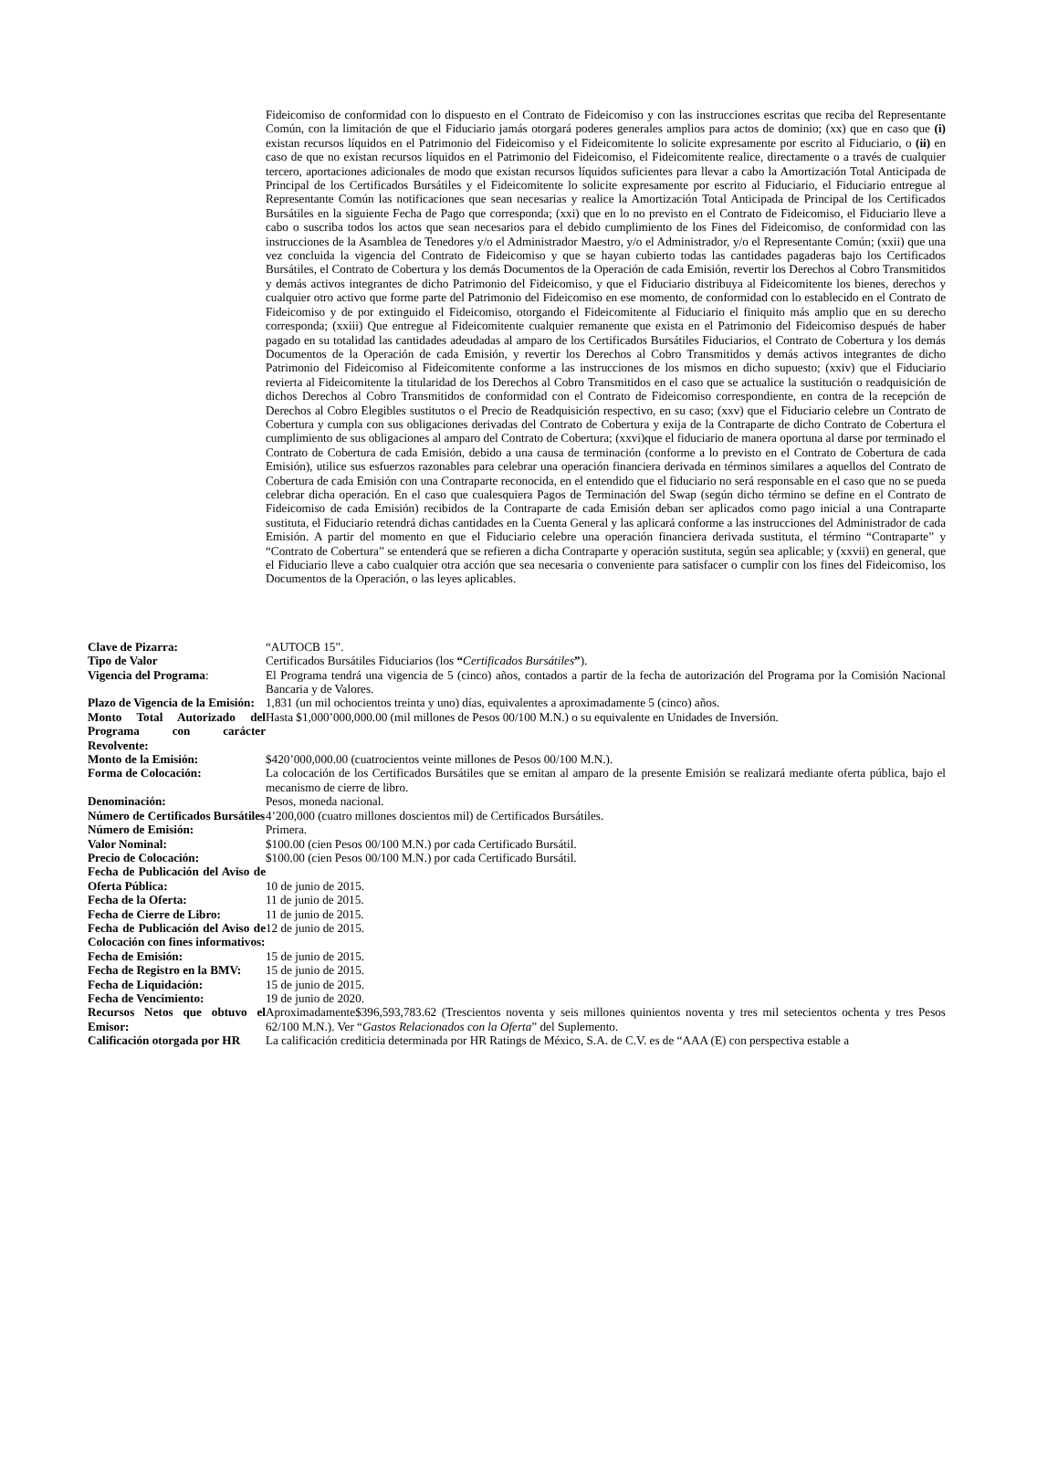Fideicomiso de conformidad con lo dispuesto en el Contrato de Fideicomiso y con las instrucciones escritas que reciba del Representante Común, con la limitación de que el Fiduciario jamás otorgará poderes generales amplios para actos de dominio; (xx) que en caso que (i) existan recursos líquidos en el Patrimonio del Fideicomiso y el Fideicomitente lo solicite expresamente por escrito al Fiduciario, o (ii) en caso de que no existan recursos líquidos en el Patrimonio del Fideicomiso, el Fideicomitente realice, directamente o a través de cualquier tercero, aportaciones adicionales de modo que existan recursos líquidos suficientes para llevar a cabo la Amortización Total Anticipada de Principal de los Certificados Bursátiles y el Fideicomitente lo solicite expresamente por escrito al Fiduciario, el Fiduciario entregue al Representante Común las notificaciones que sean necesarias y realice la Amortización Total Anticipada de Principal de los Certificados Bursátiles en la siguiente Fecha de Pago que corresponda; (xxi) que en lo no previsto en el Contrato de Fideicomiso, el Fiduciario lleve a cabo o suscriba todos los actos que sean necesarios para el debido cumplimiento de los Fines del Fideicomiso, de conformidad con las instrucciones de la Asamblea de Tenedores y/o el Administrador Maestro, y/o el Administrador, y/o el Representante Común; (xxii) que una vez concluida la vigencia del Contrato de Fideicomiso y que se hayan cubierto todas las cantidades pagaderas bajo los Certificados Bursátiles, el Contrato de Cobertura y los demás Documentos de la Operación de cada Emisión, revertir los Derechos al Cobro Transmitidos y demás activos integrantes de dicho Patrimonio del Fideicomiso, y que el Fiduciario distribuya al Fideicomitente los bienes, derechos y cualquier otro activo que forme parte del Patrimonio del Fideicomiso en ese momento, de conformidad con lo establecido en el Contrato de Fideicomiso y de por extinguido el Fideicomiso, otorgando el Fideicomitente al Fiduciario el finiquito más amplio que en su derecho corresponda; (xxiii) Que entregue al Fideicomitente cualquier remanente que exista en el Patrimonio del Fideicomiso después de haber pagado en su totalidad las cantidades adeudadas al amparo de los Certificados Bursátiles Fiduciarios, el Contrato de Cobertura y los demás Documentos de la Operación de cada Emisión, y revertir los Derechos al Cobro Transmitidos y demás activos integrantes de dicho Patrimonio del Fideicomiso al Fideicomitente conforme a las instrucciones de los mismos en dicho supuesto; (xxiv) que el Fiduciario revierta al Fideicomitente la titularidad de los Derechos al Cobro Transmitidos en el caso que se actualice la sustitución o readquisición de dichos Derechos al Cobro Transmitidos de conformidad con el Contrato de Fideicomiso correspondiente, en contra de la recepción de Derechos al Cobro Elegibles sustitutos o el Precio de Readquisición respectivo, en su caso; (xxv) que el Fiduciario celebre un Contrato de Cobertura y cumpla con sus obligaciones derivadas del Contrato de Cobertura y exija de la Contraparte de dicho Contrato de Cobertura el cumplimiento de sus obligaciones al amparo del Contrato de Cobertura; (xxvi)que el fiduciario de manera oportuna al darse por terminado el Contrato de Cobertura de cada Emisión, debido a una causa de terminación (conforme a lo previsto en el Contrato de Cobertura de cada Emisión), utilice sus esfuerzos razonables para celebrar una operación financiera derivada en términos similares a aquellos del Contrato de Cobertura de cada Emisión con una Contraparte reconocida, en el entendido que el fiduciario no será responsable en el caso que no se pueda celebrar dicha operación. En el caso que cualesquiera Pagos de Terminación del Swap (según dicho término se define en el Contrato de Fideicomiso de cada Emisión) recibidos de la Contraparte de cada Emisión deban ser aplicados como pago inicial a una Contraparte sustituta, el Fiduciario retendrá dichas cantidades en la Cuenta General y las aplicará conforme a las instrucciones del Administrador de cada Emisión. A partir del momento en que el Fiduciario celebre una operación financiera derivada sustituta, el término “Contraparte” y “Contrato de Cobertura” se entenderá que se refieren a dicha Contraparte y operación sustituta, según sea aplicable; y (xxvii) en general, que el Fiduciario lleve a cabo cualquier otra acción que sea necesaria o conveniente para satisfacer o cumplir con los fines del Fideicomiso, los Documentos de la Operación, o las leyes aplicables.
| Clave de Pizarra: | “AUTOCB 15”. |
| Tipo de Valor | Certificados Bursátiles Fiduciarios (los “ Certificados Bursátiles ” ). |
| Vigencia del Programa : | El Programa tendrá una vigencia de 5 (cinco) años, contados a partir de la fecha de autorización del Programa por la Comisión Nacional Bancaria y de Valores. |
| Plazo de Vigencia de la Emisión: | 1,831 (un mil ochocientos treinta y uno) días, equivalentes a aproximadamente 5 (cinco) años. |
| Monto Total Autorizado del Programa con carácter Revolvente: | Hasta $1,000’000,000.00 (mil millones de Pesos 00/100 M.N.) o su equivalente en Unidades de Inversión. |
| Monto de la Emisión: | $420’000,000.00 (cuatrocientos veinte millones de Pesos 00/100 M.N.). |
| Forma de Colocación: | La colocación de los Certificados Bursátiles que se emitan al amparo de la presente Emisión se realizará mediante oferta pública, bajo el mecanismo de cierre de libro. |
| Denominación: | Pesos, moneda nacional. |
| Número de Certificados Bursátiles | 4’200,000 (cuatro millones doscientos mil) de Certificados Bursátiles. |
| Número de Emisión: | Primera. |
| Valor Nominal: | $100.00 (cien Pesos 00/100 M.N.) por cada Certificado Bursátil. |
| Precio de Colocación: | $100.00 (cien Pesos 00/100 M.N.) por cada Certificado Bursátil. |
| Fecha de Publicación del Aviso de Oferta Pública: | 10 de junio de 2015. |
| Fecha de la Oferta: | 11 de junio de 2015. |
| Fecha de Cierre de Libro: | 11 de junio de 2015. |
| Fecha de Publicación del Aviso de Colocación con fines informativos: | 12 de junio de 2015. |
| Fecha de Emisión: | 15 de junio de 2015. |
| Fecha de Registro en la BMV: | 15 de junio de 2015. |
| Fecha de Liquidación: | 15 de junio de 2015. |
| Fecha de Vencimiento: | 19 de junio de 2020. |
| Recursos Netos que obtuvo el Emisor: | Aproximadamente$396,593,783.62 (Trescientos noventa y seis millones quinientos noventa y tres mil setecientos ochenta y tres Pesos 62/100 M.N.). Ver “ Gastos Relacionados con la Oferta ” del Suplemento. |
| Calificación otorgada por HR | La calificación crediticia determinada por HR Ratings de México, S.A. de C.V. es de “AAA (E) con perspectiva estable a |